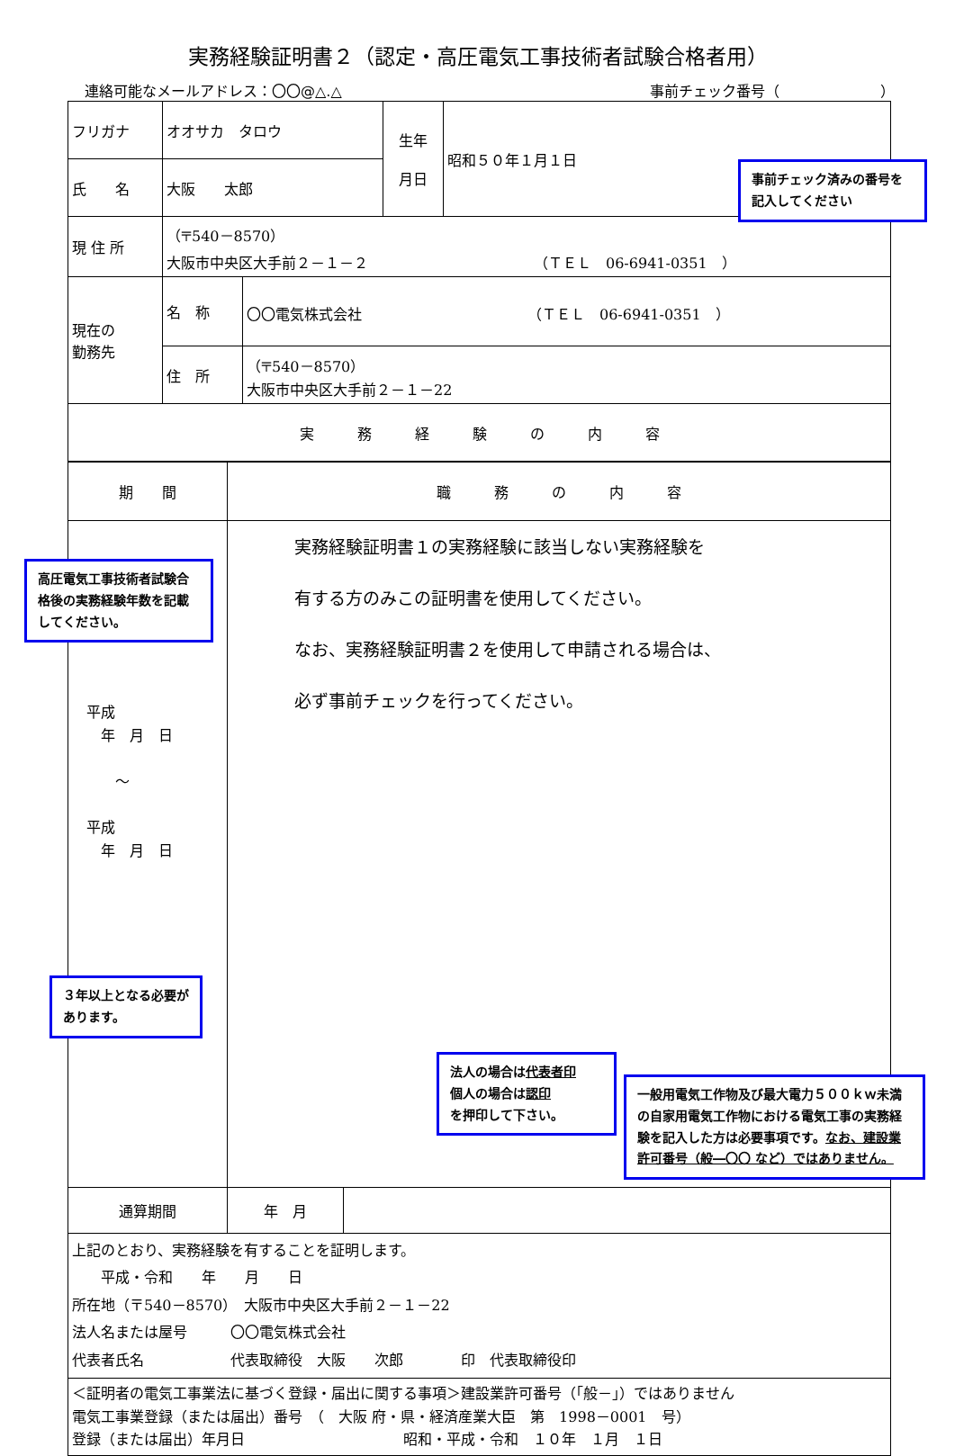実務経験証明書２（認定・高圧電気工事技術者試験合格者用）
連絡可能なメールアドレス：〇〇@△.△ 事前チェック番号（　　　　　　　）
| フリガナ | オオサカ タロウ | | 生年 月日 | 昭和５０年１月１日 |
| 氏 名 | 大阪 太郎 | | | |
| 現 住 所 | （〒540－8570） 大阪市中央区大手前２－１－２ （ＴＥＬ 06-6941-0351 ） | | | |
| 現在の 勤務先 | 名 称 | 〇〇電気株式会社 （ＴＥＬ 06-6941-0351 ） | | |
| | 住 所 | （〒540－8570） 大阪市中央区大手前２－１－22 | | |
| 実 務 経 験 の 内 容 | | | | |
| 期 間 | 職 務 の 内 容 | |
| 平成 年 月 日 ～ 平成 年 月 日 | 実務経験証明書１の実務経験に該当しない実務経験を 有する方のみこの証明書を使用してください。 なお、実務経験証明書２を使用して申請される場合は、 必ず事前チェックを行ってください。 | |
| 通算期間 | 年 月 | |
| 上記のとおり、実務経験を有することを証明します。 平成・令和 年 月 日 所在地（〒540－8570） 大阪市中央区大手前２－１－22 法人名または屋号 〇〇電気株式会社 代表者氏名 代表取締役 大阪 次郎 印 代表取締役印 | | |
| ＜証明者の電気工事業法に基づく登録・届出に関する事項＞建設業許可番号（「般－」）ではありません 電気工事業登録（または届出）番号 （ 大阪 府・県・経済産業大臣 第 1998－0001 号） 登録（または届出）年月日 昭和・平成・令和 １０年 １月 １日 | | |
事前チェック済みの番号を記入してください
高圧電気工事技術者試験合格後の実務経験年数を記載してください。
３年以上となる必要があります。
法人の場合は代表者印
個人の場合は認印
を押印して下さい。
一般用電気工作物及び最大電力５００ｋｗ未満の自家用電気工作物における電気工事の実務経験を記入した方は必要事項です。なお、建設業許可番号（般―〇〇 など）ではありません。